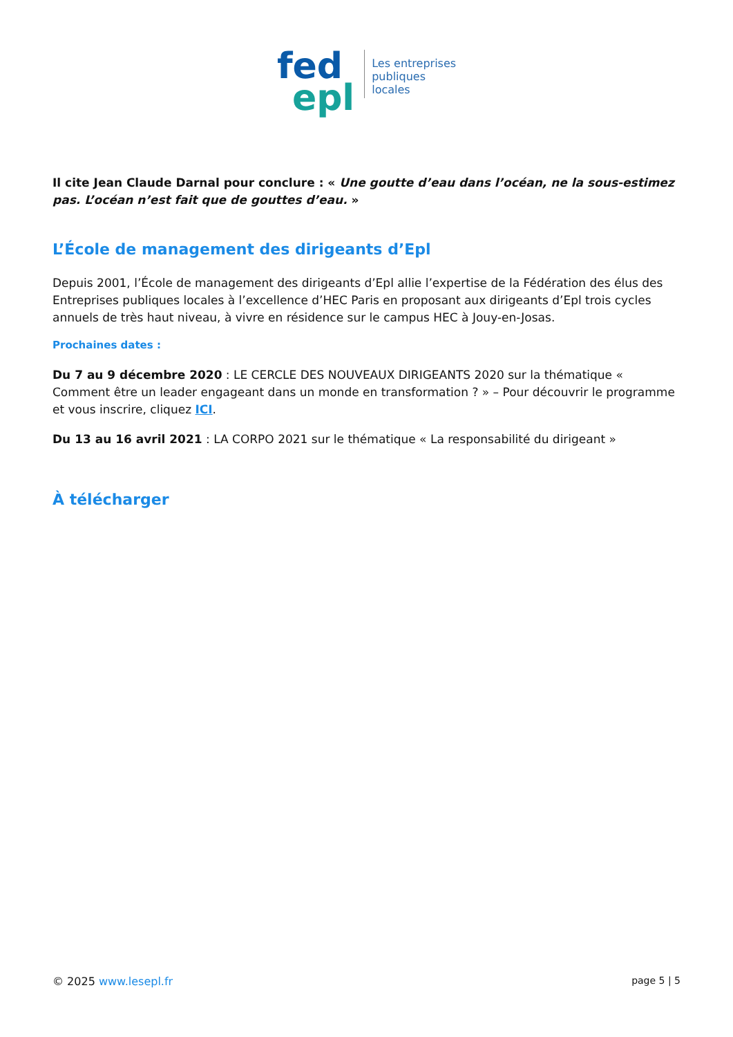fed
epl
Les entreprises
publiques
locales
Il cite Jean Claude Darnal pour conclure : « Une goutte d’eau dans l’océan, ne la sous-estimez pas. L’océan n’est fait que de gouttes d’eau. »
L’École de management des dirigeants d’Epl
Depuis 2001, l’École de management des dirigeants d’Epl allie l’expertise de la Fédération des élus des Entreprises publiques locales à l’excellence d’HEC Paris en proposant aux dirigeants d’Epl trois cycles annuels de très haut niveau, à vivre en résidence sur le campus HEC à Jouy-en-Josas.
Prochaines dates :
Du 7 au 9 décembre 2020 : LE CERCLE DES NOUVEAUX DIRIGEANTS 2020 sur la thématique « Comment être un leader engageant dans un monde en transformation ? » – Pour découvrir le programme et vous inscrire, cliquez ICI.
Du 13 au 16 avril 2021 : LA CORPO 2021 sur le thématique « La responsabilité du dirigeant »
À télécharger
© 2025 www.lesepl.fr page 5 | 5